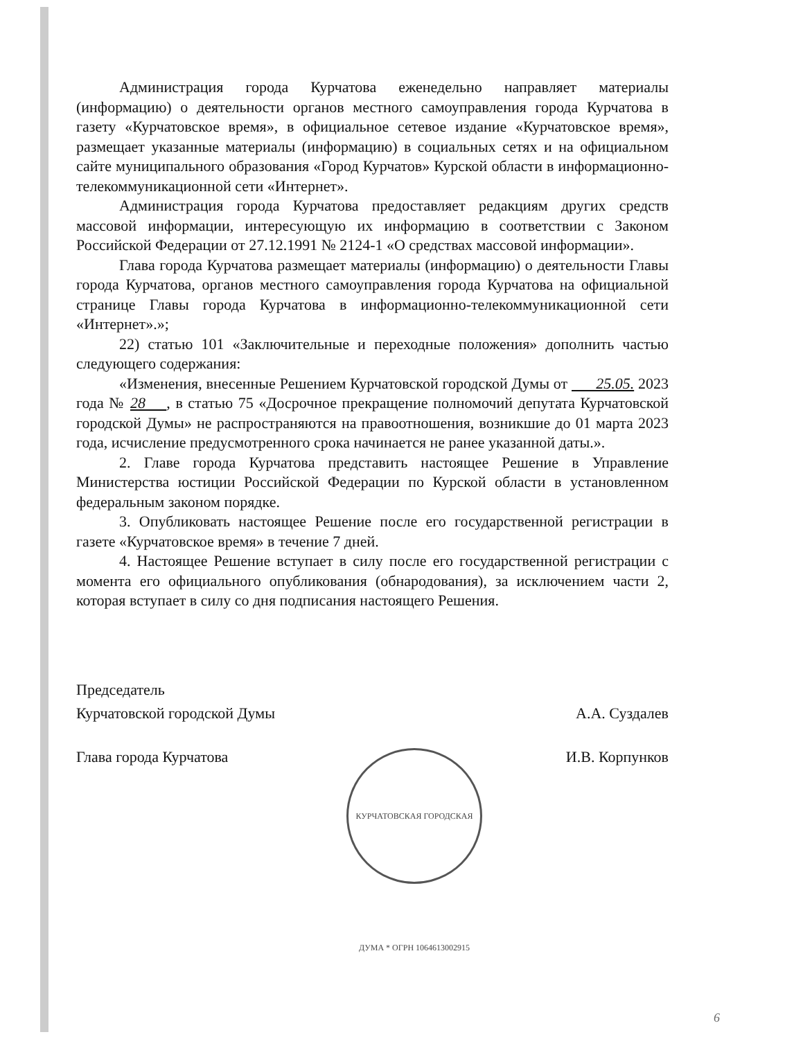Администрация города Курчатова еженедельно направляет материалы (информацию) о деятельности органов местного самоуправления города Курчатова в газету «Курчатовское время», в официальное сетевое издание «Курчатовское время», размещает указанные материалы (информацию) в социальных сетях и на официальном сайте муниципального образования «Город Курчатов» Курской области в информационно-телекоммуникационной сети «Интернет».
Администрация города Курчатова предоставляет редакциям других средств массовой информации, интересующую их информацию в соответствии с Законом Российской Федерации от 27.12.1991 № 2124-1 «О средствах массовой информации».
Глава города Курчатова размещает материалы (информацию) о деятельности Главы города Курчатова, органов местного самоуправления города Курчатова на официальной странице Главы города Курчатова в информационно-телекоммуникационной сети «Интернет».»;
22) статью 101 «Заключительные и переходные положения» дополнить частью следующего содержания:
«Изменения, внесенные Решением Курчатовской городской Думы от 25.05. 2023 года № 28 , в статью 75 «Досрочное прекращение полномочий депутата Курчатовской городской Думы» не распространяются на правоотношения, возникшие до 01 марта 2023 года, исчисление предусмотренного срока начинается не ранее указанной даты.».
2. Главе города Курчатова представить настоящее Решение в Управление Министерства юстиции Российской Федерации по Курской области в установленном федеральным законом порядке.
3. Опубликовать настоящее Решение после его государственной регистрации в газете «Курчатовское время» в течение 7 дней.
4. Настоящее Решение вступает в силу после его государственной регистрации с момента его официального опубликования (обнародования), за исключением части 2, которая вступает в силу со дня подписания настоящего Решения.
Председатель
Курчатовской городской Думы А.А. Суздалев
Глава города Курчатова И.В. Корпунков
КУРЧАТОВСКАЯ ГОРОДСКАЯ ДУМА * ОГРН 1064613002915
6